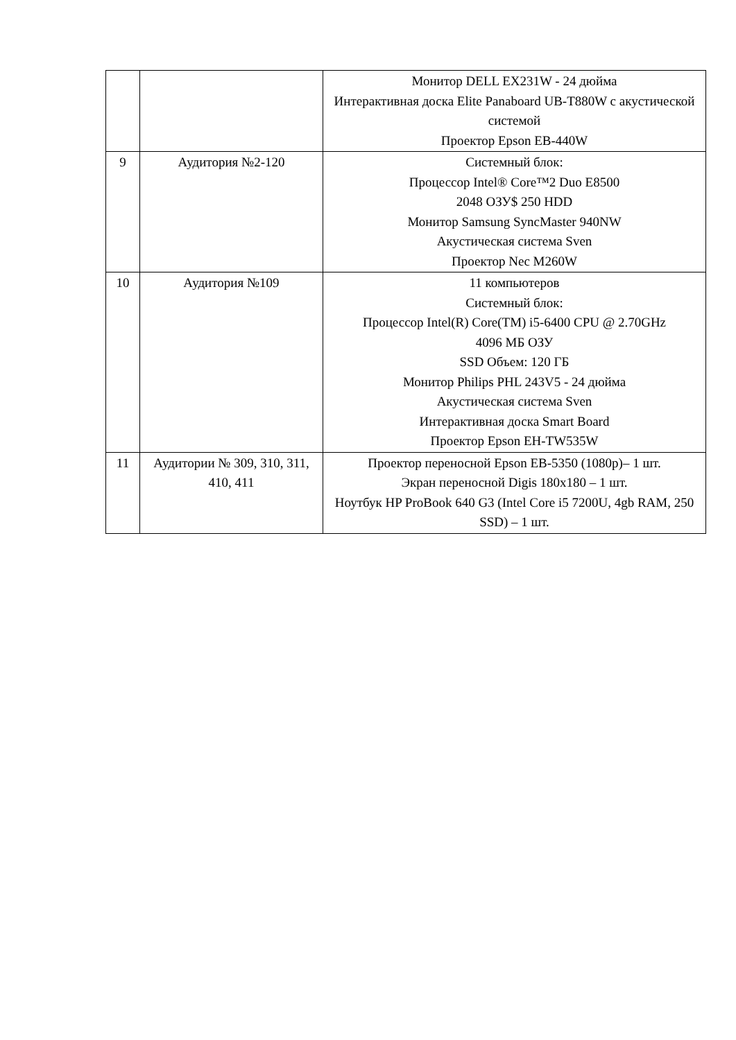| | | Монитор DELL EX231W - 24 дюйма Интерактивная доска Elite Panaboard UB-T880W с акустической системой Проектор Epson EB-440W |
| 9 | Аудитория №2-120 | Системный блок: Процессор Intel® Core™2 Duo E8500 2048 ОЗУ$ 250 HDD Монитор Samsung SyncMaster 940NW Акустическая система Sven Проектор Nec M260W |
| 10 | Аудитория №109 | 11 компьютеров Системный блок: Процессор Intel(R) Core(TM) i5-6400 CPU @ 2.70GHz 4096 МБ ОЗУ SSD Объем: 120 ГБ Монитор Philips PHL 243V5 - 24 дюйма Акустическая система Sven Интерактивная доска Smart Board Проектор Epson EH-TW535W |
| 11 | Аудитории № 309, 310, 311, 410, 411 | Проектор переносной Epson EB-5350 (1080p)– 1 шт. Экран переносной Digis 180x180 – 1 шт. Ноутбук HP ProBook 640 G3 (Intel Core i5 7200U, 4gb RAM, 250 SSD) – 1 шт. |